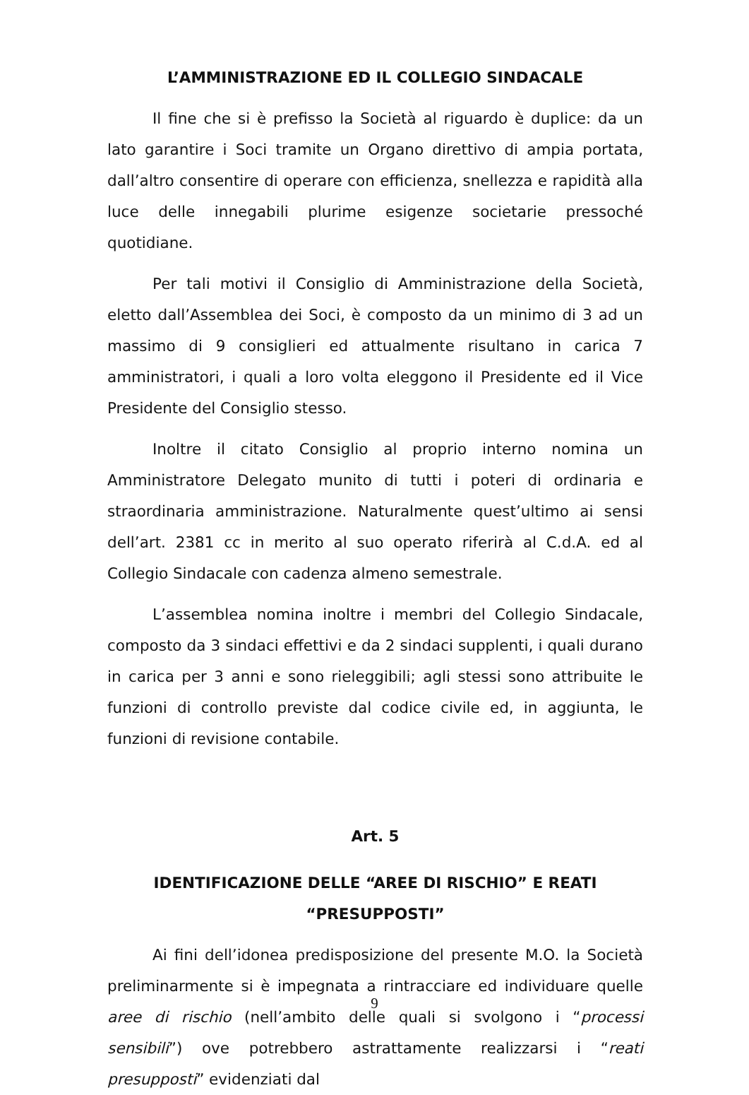L’AMMINISTRAZIONE ED IL COLLEGIO SINDACALE
Il fine che si è prefisso la Società al riguardo è duplice: da un lato garantire i Soci tramite un Organo direttivo di ampia portata, dall’altro consentire di operare con efficienza, snellezza e rapidità alla luce delle innegabili plurime esigenze societarie pressoché quotidiane.
Per tali motivi il Consiglio di Amministrazione della Società, eletto dall’Assemblea dei Soci, è composto da un minimo di 3 ad un massimo di 9 consiglieri ed attualmente risultano in carica 7 amministratori, i quali a loro volta eleggono il Presidente ed il Vice Presidente del Consiglio stesso.
Inoltre il citato Consiglio al proprio interno nomina un Amministratore Delegato munito di tutti i poteri di ordinaria e straordinaria amministrazione. Naturalmente quest’ultimo ai sensi dell’art. 2381 cc in merito al suo operato riferirà al C.d.A. ed al Collegio Sindacale con cadenza almeno semestrale.
L’assemblea nomina inoltre i membri del Collegio Sindacale, composto da 3 sindaci effettivi e da 2 sindaci supplenti, i quali durano in carica per 3 anni e sono rieleggibili; agli stessi sono attribuite le funzioni di controllo previste dal codice civile ed, in aggiunta, le funzioni di revisione contabile.
Art. 5
IDENTIFICAZIONE DELLE “AREE DI RISCHIO” E REATI
“PRESUPPOSTI”
Ai fini dell’idonea predisposizione del presente M.O. la Società preliminarmente si è impegnata a rintracciare ed individuare quelle aree di rischio (nell’ambito delle quali si svolgono i “processi sensibili”) ove potrebbero astrattamente realizzarsi i “reati presupposti” evidenziati dal
9